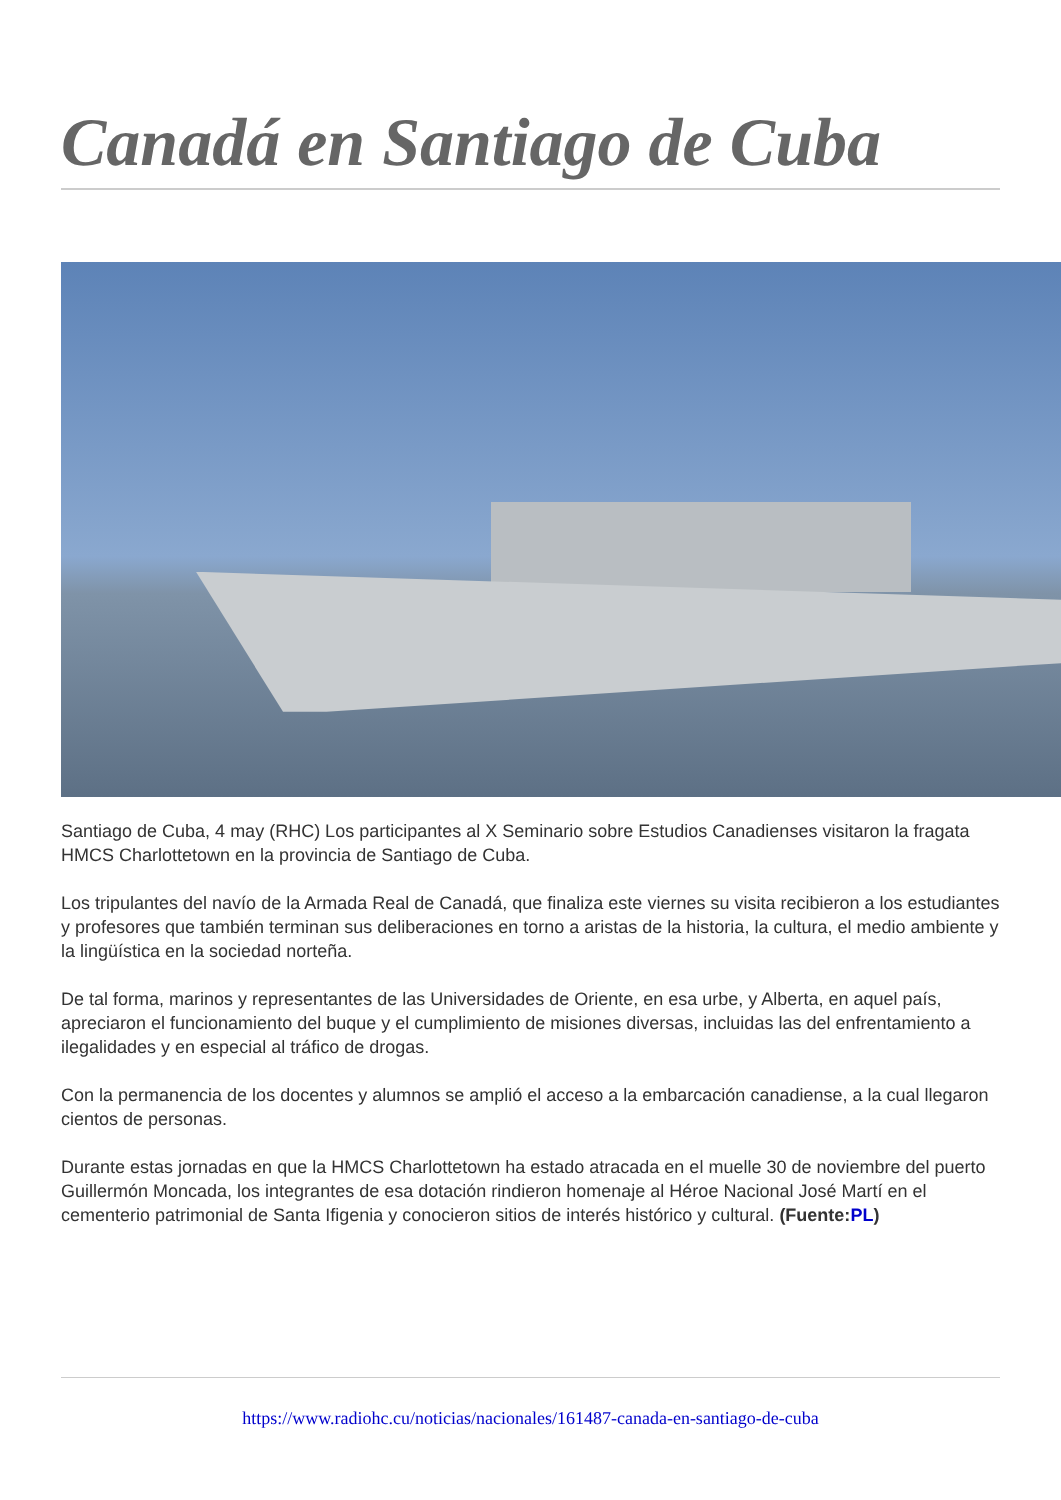Canadá en Santiago de Cuba
Santiago de Cuba, 4 may (RHC) Los participantes al X Seminario sobre Estudios Canadienses visitaron la fragata HMCS Charlottetown en la provincia de Santiago de Cuba.
Los tripulantes del navío de la Armada Real de Canadá, que finaliza este viernes su visita recibieron a los estudiantes y profesores que también terminan sus deliberaciones en torno a aristas de la historia, la cultura, el medio ambiente y la lingüística en la sociedad norteña.
De tal forma, marinos y representantes de las Universidades de Oriente, en esa urbe, y Alberta, en aquel país, apreciaron el funcionamiento del buque y el cumplimiento de misiones diversas, incluidas las del enfrentamiento a ilegalidades y en especial al tráfico de drogas.
Con la permanencia de los docentes y alumnos se amplió el acceso a la embarcación canadiense, a la cual llegaron cientos de personas.
Durante estas jornadas en que la HMCS Charlottetown ha estado atracada en el muelle 30 de noviembre del puerto Guillermón Moncada, los integrantes de esa dotación rindieron homenaje al Héroe Nacional José Martí en el cementerio patrimonial de Santa Ifigenia y conocieron sitios de interés histórico y cultural. (Fuente:PL)
https://www.radiohc.cu/noticias/nacionales/161487-canada-en-santiago-de-cuba